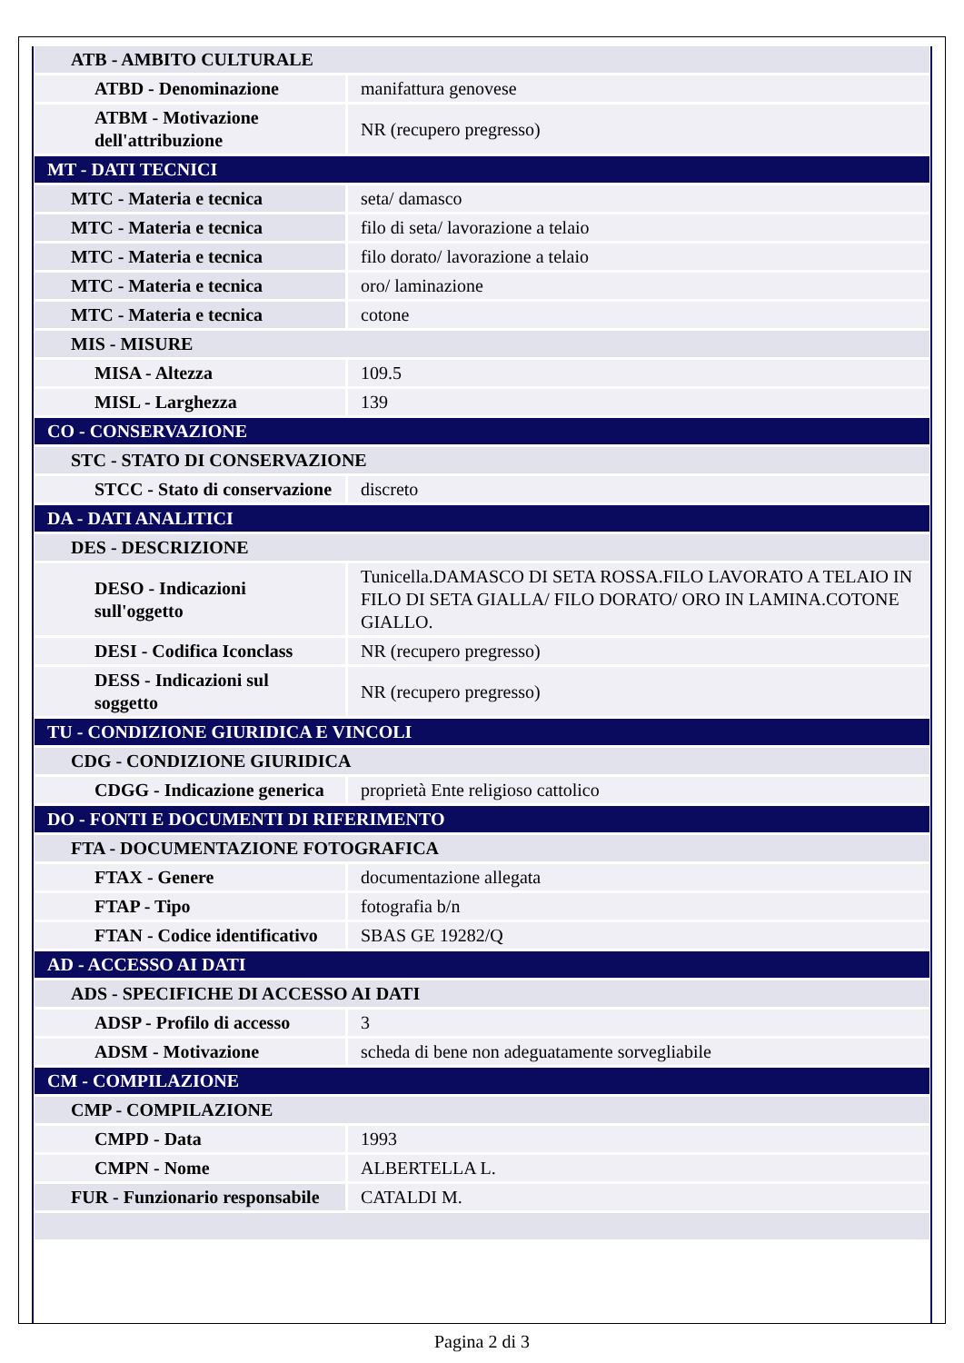| ATB - AMBITO CULTURALE | |
| ATBD - Denominazione | manifattura genovese |
| ATBM - Motivazione dell'attribuzione | NR (recupero pregresso) |
| MT - DATI TECNICI | |
| MTC - Materia e tecnica | seta/ damasco |
| MTC - Materia e tecnica | filo di seta/ lavorazione a telaio |
| MTC - Materia e tecnica | filo dorato/ lavorazione a telaio |
| MTC - Materia e tecnica | oro/ laminazione |
| MTC - Materia e tecnica | cotone |
| MIS - MISURE | |
| MISA - Altezza | 109.5 |
| MISL - Larghezza | 139 |
| CO - CONSERVAZIONE | |
| STC - STATO DI CONSERVAZIONE | |
| STCC - Stato di conservazione | discreto |
| DA - DATI ANALITICI | |
| DES - DESCRIZIONE | |
| DESO - Indicazioni sull'oggetto | Tunicella.DAMASCO DI SETA ROSSA.FILO LAVORATO A TELAIO IN FILO DI SETA GIALLA/ FILO DORATO/ ORO IN LAMINA.COTONE GIALLO. |
| DESI - Codifica Iconclass | NR (recupero pregresso) |
| DESS - Indicazioni sul soggetto | NR (recupero pregresso) |
| TU - CONDIZIONE GIURIDICA E VINCOLI | |
| CDG - CONDIZIONE GIURIDICA | |
| CDGG - Indicazione generica | proprietà Ente religioso cattolico |
| DO - FONTI E DOCUMENTI DI RIFERIMENTO | |
| FTA - DOCUMENTAZIONE FOTOGRAFICA | |
| FTAX - Genere | documentazione allegata |
| FTAP - Tipo | fotografia b/n |
| FTAN - Codice identificativo | SBAS GE 19282/Q |
| AD - ACCESSO AI DATI | |
| ADS - SPECIFICHE DI ACCESSO AI DATI | |
| ADSP - Profilo di accesso | 3 |
| ADSM - Motivazione | scheda di bene non adeguatamente sorvegliabile |
| CM - COMPILAZIONE | |
| CMP - COMPILAZIONE | |
| CMPD - Data | 1993 |
| CMPN - Nome | ALBERTELLA L. |
| FUR - Funzionario responsabile | CATALDI M. |
Pagina 2 di 3